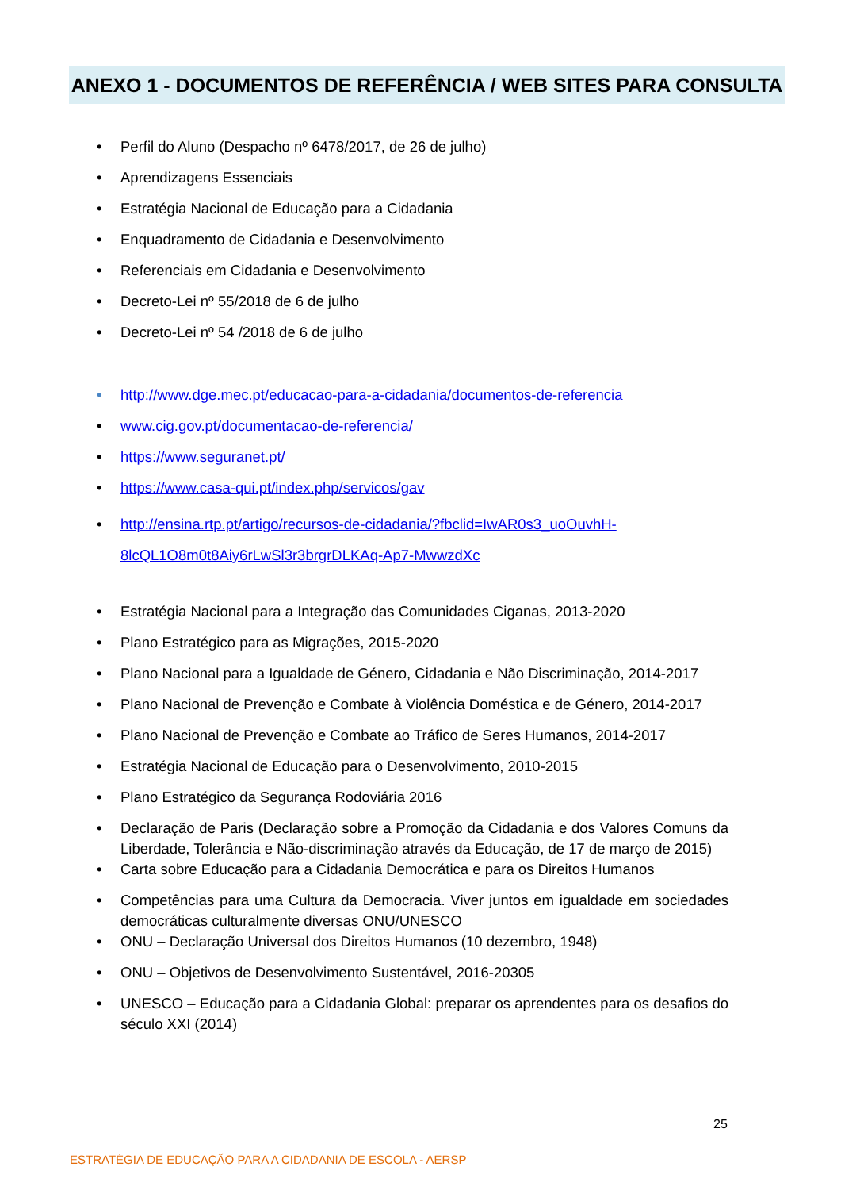ANEXO 1 - DOCUMENTOS DE REFERÊNCIA / WEB SITES PARA CONSULTA
Perfil do Aluno (Despacho nº 6478/2017, de 26 de julho)
Aprendizagens Essenciais
Estratégia Nacional de Educação para a Cidadania
Enquadramento de Cidadania e Desenvolvimento
Referenciais em Cidadania e Desenvolvimento
Decreto-Lei nº 55/2018 de 6 de julho
Decreto-Lei nº 54 /2018 de 6 de julho
http://www.dge.mec.pt/educacao-para-a-cidadania/documentos-de-referencia
www.cig.gov.pt/documentacao-de-referencia/
https://www.seguranet.pt/
https://www.casa-qui.pt/index.php/servicos/gav
http://ensina.rtp.pt/artigo/recursos-de-cidadania/?fbclid=IwAR0s3_uoOuvhH-8lcQL1O8m0t8Aiy6rLwSl3r3brgrDLKAq-Ap7-MwwzdXc
Estratégia Nacional para a Integração das Comunidades Ciganas, 2013-2020
Plano Estratégico para as Migrações, 2015-2020
Plano Nacional para a Igualdade de Género, Cidadania e Não Discriminação, 2014-2017
Plano Nacional de Prevenção e Combate à Violência Doméstica e de Género, 2014-2017
Plano Nacional de Prevenção e Combate ao Tráfico de Seres Humanos, 2014-2017
Estratégia Nacional de Educação para o Desenvolvimento, 2010-2015
Plano Estratégico da Segurança Rodoviária 2016
Declaração de Paris (Declaração sobre a Promoção da Cidadania e dos Valores Comuns da Liberdade, Tolerância e Não-discriminação através da Educação, de 17 de março de 2015)
Carta sobre Educação para a Cidadania Democrática e para os Direitos Humanos
Competências para uma Cultura da Democracia. Viver juntos em igualdade em sociedades democráticas culturalmente diversas ONU/UNESCO
ONU – Declaração Universal dos Direitos Humanos (10 dezembro, 1948)
ONU – Objetivos de Desenvolvimento Sustentável, 2016-20305
UNESCO – Educação para a Cidadania Global: preparar os aprendentes para os desafios do século XXI (2014)
25
ESTRATÉGIA DE EDUCAÇÃO PARA A CIDADANIA DE ESCOLA - AERSP